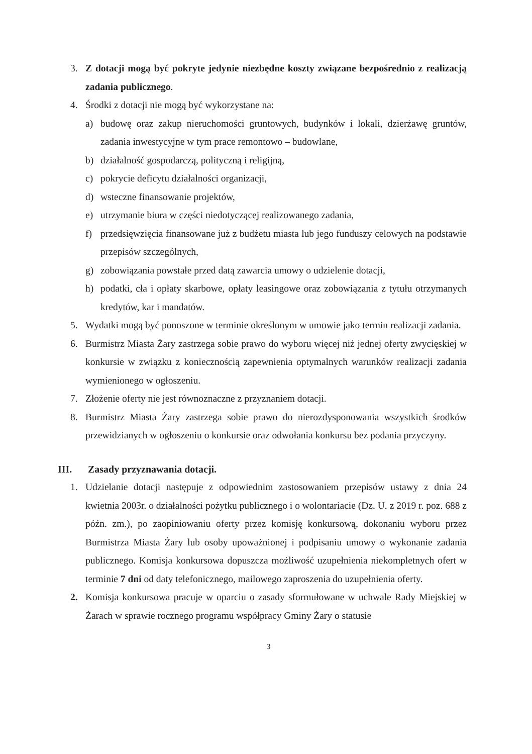3. Z dotacji mogą być pokryte jedynie niezbędne koszty związane bezpośrednio z realizacją zadania publicznego.
4. Środki z dotacji nie mogą być wykorzystane na:
a) budowę oraz zakup nieruchomości gruntowych, budynków i lokali, dzierżawę gruntów, zadania inwestycyjne w tym prace remontowo – budowlane,
b) działalność gospodarczą, polityczną i religijną,
c) pokrycie deficytu działalności organizacji,
d) wsteczne finansowanie projektów,
e) utrzymanie biura w części niedotyczącej realizowanego zadania,
f) przedsięwzięcia finansowane już z budżetu miasta lub jego funduszy celowych na podstawie przepisów szczególnych,
g) zobowiązania powstałe przed datą zawarcia umowy o udzielenie dotacji,
h) podatki, cła i opłaty skarbowe, opłaty leasingowe oraz zobowiązania z tytułu otrzymanych kredytów, kar i mandatów.
5. Wydatki mogą być ponoszone w terminie określonym w umowie jako termin realizacji zadania.
6. Burmistrz Miasta Żary zastrzega sobie prawo do wyboru więcej niż jednej oferty zwycięskiej w konkursie w związku z koniecznością zapewnienia optymalnych warunków realizacji zadania wymienionego w ogłoszeniu.
7. Złożenie oferty nie jest równoznaczne z przyznaniem dotacji.
8. Burmistrz Miasta Żary zastrzega sobie prawo do nierozdysponowania wszystkich środków przewidzianych w ogłoszeniu o konkursie oraz odwołania konkursu bez podania przyczyny.
III. Zasady przyznawania dotacji.
1. Udzielanie dotacji następuje z odpowiednim zastosowaniem przepisów ustawy z dnia 24 kwietnia 2003r. o działalności pożytku publicznego i o wolontariacie (Dz. U. z 2019 r. poz. 688 z późn. zm.), po zaopiniowaniu oferty przez komisję konkursową, dokonaniu wyboru przez Burmistrza Miasta Żary lub osoby upoważnionej i podpisaniu umowy o wykonanie zadania publicznego. Komisja konkursowa dopuszcza możliwość uzupełnienia niekompletnych ofert w terminie 7 dni od daty telefonicznego, mailowego zaproszenia do uzupełnienia oferty.
2. Komisja konkursowa pracuje w oparciu o zasady sformułowane w uchwale Rady Miejskiej w Żarach w sprawie rocznego programu współpracy Gminy Żary o statusie
3